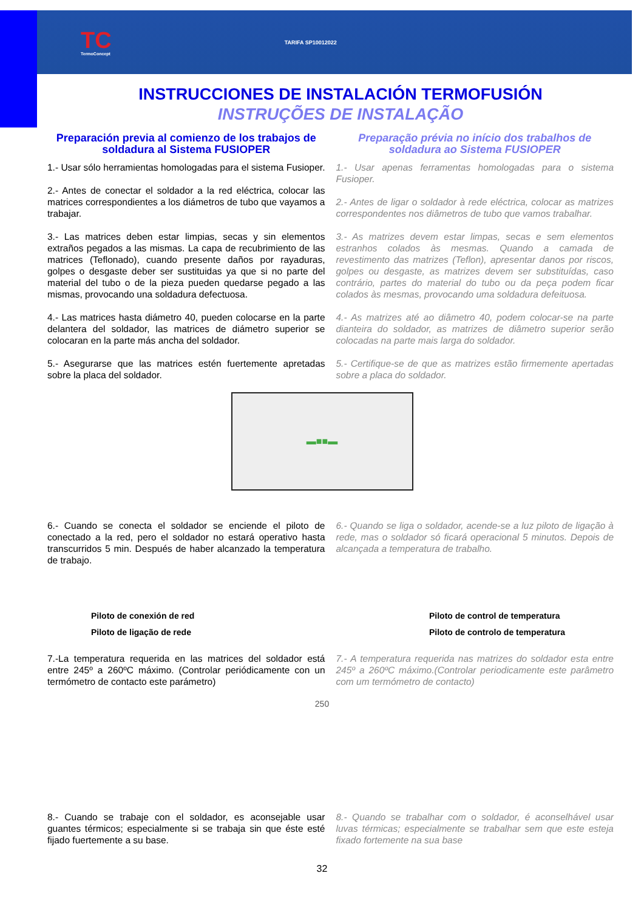TC
TermoConcept
TARIFA SP10012022
INSTRUCCIONES DE INSTALACIÓN TERMOFUSIÓN
INSTRUÇÕES DE INSTALAÇÃO
Preparación previa al comienzo de los trabajos de soldadura al Sistema FUSIOPER
1.- Usar sólo herramientas homologadas para el sistema Fusioper.
2.- Antes de conectar el soldador a la red eléctrica, colocar las matrices correspondientes a los diámetros de tubo que vayamos a trabajar.
3.- Las matrices deben estar limpias, secas y sin elementos extraños pegados a las mismas. La capa de recubrimiento de las matrices (Teflonado), cuando presente daños por rayaduras, golpes o desgaste deber ser sustituidas ya que si no parte del material del tubo o de la pieza pueden quedarse pegado a las mismas, provocando una soldadura defectuosa.
4.- Las matrices hasta diámetro 40, pueden colocarse en la parte delantera del soldador, las matrices de diámetro superior se colocaran en la parte más ancha del soldador.
5.- Asegurarse que las matrices estén fuertemente apretadas sobre la placa del soldador.
Preparação prévia no início dos trabalhos de soldadura ao Sistema FUSIOPER
1.- Usar apenas ferramentas homologadas para o sistema Fusioper.
2.- Antes de ligar o soldador à rede eléctrica, colocar as matrizes correspondentes nos diâmetros de tubo que vamos trabalhar.
3.- As matrizes devem estar limpas, secas e sem elementos estranhos colados às mesmas. Quando a camada de revestimento das matrizes (Teflon), apresentar danos por riscos, golpes ou desgaste, as matrizes devem ser substituídas, caso contrário, partes do material do tubo ou da peça podem ficar colados às mesmas, provocando uma soldadura defeituosa.
4.- As matrizes até ao diâmetro 40, podem colocar-se na parte dianteira do soldador, as matrizes de diâmetro superior serão colocadas na parte mais larga do soldador.
5.- Certifique-se de que as matrizes estão firmemente apertadas sobre a placa do soldador.
▬■■▬
6.- Cuando se conecta el soldador se enciende el piloto de conectado a la red, pero el soldador no estará operativo hasta transcurridos 5 min. Después de haber alcanzado la temperatura de trabajo.
6.- Quando se liga o soldador, acende-se a luz piloto de ligação à rede, mas o soldador só ficará operacional 5 minutos. Depois de alcançada a temperatura de trabalho.
Piloto de conexión de red
Piloto de ligação de rede
Piloto de control de temperatura
Piloto de controlo de temperatura
7.-La temperatura requerida en las matrices del soldador está entre 245º a 260ºC máximo. (Controlar periódicamente con un termómetro de contacto este parámetro)
7.- A temperatura requerida nas matrizes do soldador esta entre 245º a 260ºC máximo.(Controlar periodicamente este parâmetro com um termómetro de contacto)
250
8.- Cuando se trabaje con el soldador, es aconsejable usar guantes térmicos; especialmente si se trabaja sin que éste esté fijado fuertemente a su base.
8.- Quando se trabalhar com o soldador, é aconselhável usar luvas térmicas; especialmente se trabalhar sem que este esteja fixado fortemente na sua base
32